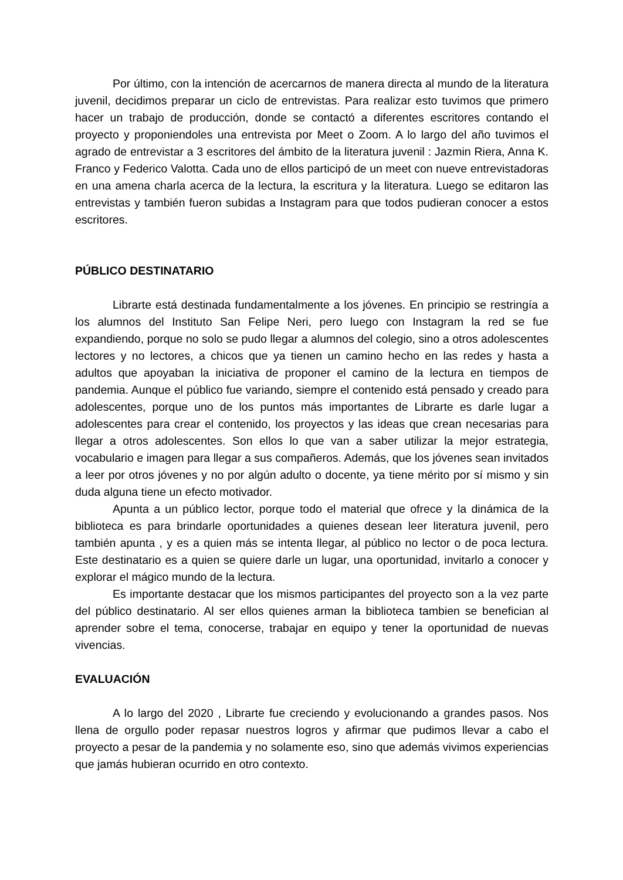Por último, con la intención de acercarnos de manera directa al mundo de la literatura juvenil, decidimos preparar un ciclo de entrevistas. Para realizar esto tuvimos que primero hacer un trabajo de producción, donde se contactó a diferentes escritores contando el proyecto y proponiendoles una entrevista por Meet o Zoom. A lo largo del año tuvimos el agrado de entrevistar a 3 escritores del ámbito de la literatura juvenil : Jazmin Riera, Anna K. Franco y Federico Valotta. Cada uno de ellos participó de un meet con nueve entrevistadoras en una amena charla acerca de la lectura, la escritura y la literatura. Luego se editaron las entrevistas y también fueron subidas a Instagram para que todos pudieran conocer a estos escritores.
PÚBLICO DESTINATARIO
Librarte está destinada fundamentalmente a los jóvenes. En principio se restringía a los alumnos del Instituto San Felipe Neri, pero luego con Instagram la red se fue expandiendo, porque no solo se pudo llegar a alumnos del colegio, sino a otros adolescentes lectores y no lectores, a chicos que ya tienen un camino hecho en las redes y hasta a adultos que apoyaban la iniciativa de proponer el camino de la lectura en tiempos de pandemia. Aunque el público fue variando, siempre el contenido está pensado y creado para adolescentes, porque uno de los puntos más importantes de Librarte es darle lugar a adolescentes para crear el contenido, los proyectos y las ideas que crean necesarias para llegar a otros adolescentes. Son ellos lo que van a saber utilizar la mejor estrategia, vocabulario e imagen para llegar a sus compañeros. Además, que los jóvenes sean invitados a leer por otros jóvenes y no por algún adulto o docente, ya tiene mérito por sí mismo y sin duda alguna tiene un efecto motivador.
Apunta a un público lector, porque todo el material que ofrece y la dinámica de la biblioteca es para brindarle oportunidades a quienes desean leer literatura juvenil, pero también apunta , y es a quien más se intenta llegar, al público no lector o de poca lectura. Este destinatario es a quien se quiere darle un lugar, una oportunidad, invitarlo a conocer y explorar el mágico mundo de la lectura.
Es importante destacar que los mismos participantes del proyecto son a la vez parte del público destinatario. Al ser ellos quienes arman la biblioteca tambien se benefician al aprender sobre el tema, conocerse, trabajar en equipo y tener la oportunidad de nuevas vivencias.
EVALUACIÓN
A lo largo del 2020 , Librarte fue creciendo y evolucionando a grandes pasos. Nos llena de orgullo poder repasar nuestros logros y afirmar que pudimos llevar a cabo el proyecto a pesar de la pandemia y no solamente eso, sino que además vivimos experiencias que jamás hubieran ocurrido en otro contexto.